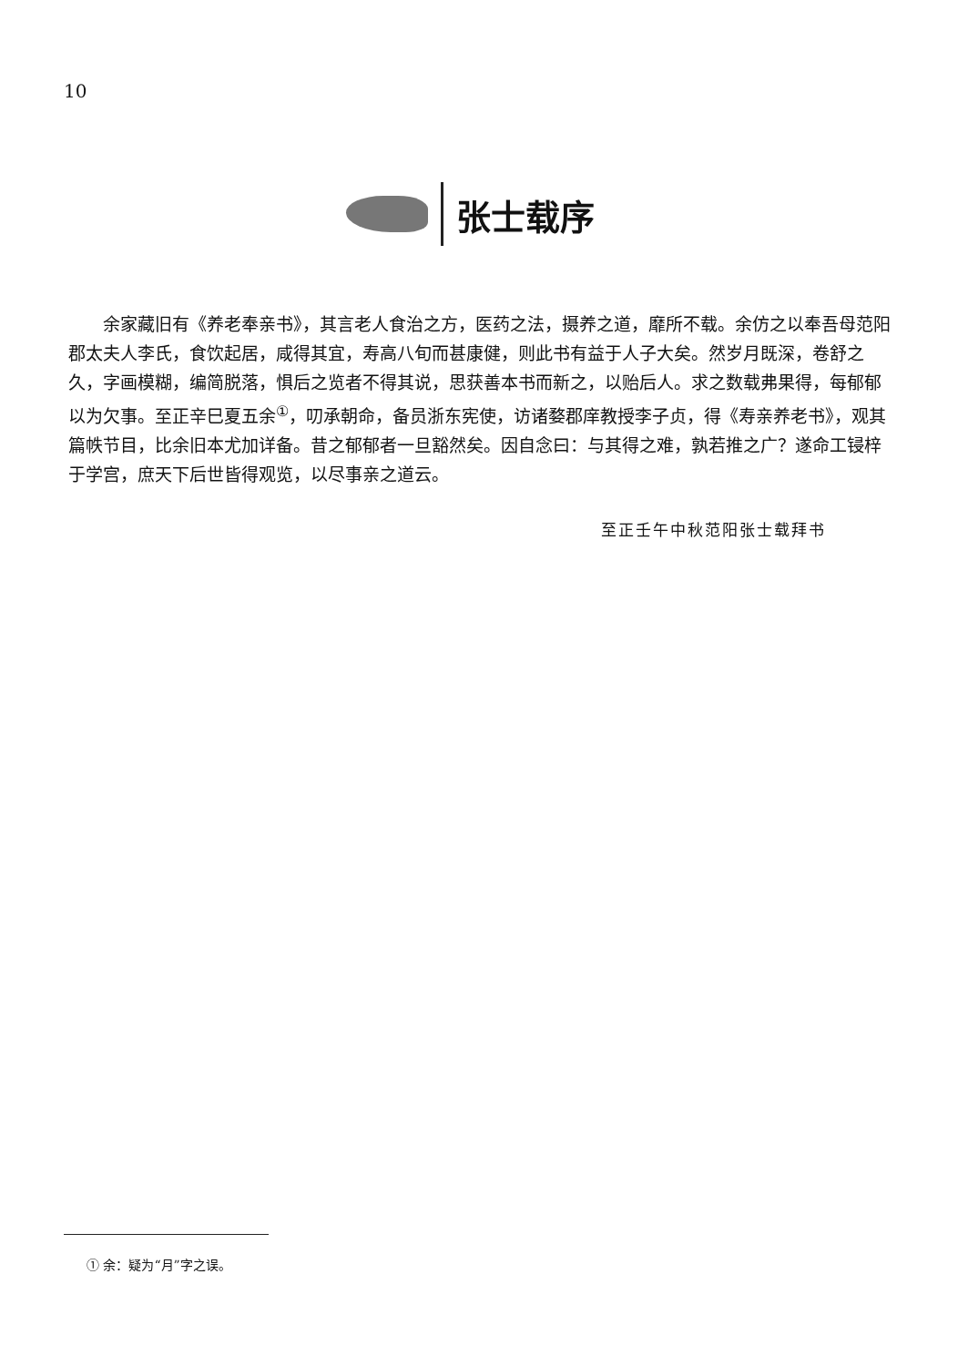10
张士载序
余家藏旧有《养老奉亲书》，其言老人食治之方，医药之法，摄养之道，靡所不载。余仿之以奉吾母范阳郡太夫人李氏，食饮起居，咸得其宜，寿高八旬而甚康健，则此书有益于人子大矣。然岁月既深，卷舒之久，字画模糊，编简脱落，惧后之览者不得其说，思获善本书而新之，以贻后人。求之数载弗果得，每郁郁以为欠事。至正辛巳夏五余<sup>①</sup>，叨承朝命，备员浙东宪使，访诸婺郡庠教授李子贞，得《寿亲养老书》，观其篇帙节目，比余旧本尤加详备。昔之郁郁者一旦豁然矣。因自念曰：与其得之难，孰若推之广？遂命工锓梓于学宫，庶天下后世皆得观览，以尽事亲之道云。
至正壬午中秋范阳张士载拜书
① 余：疑为“月”字之误。